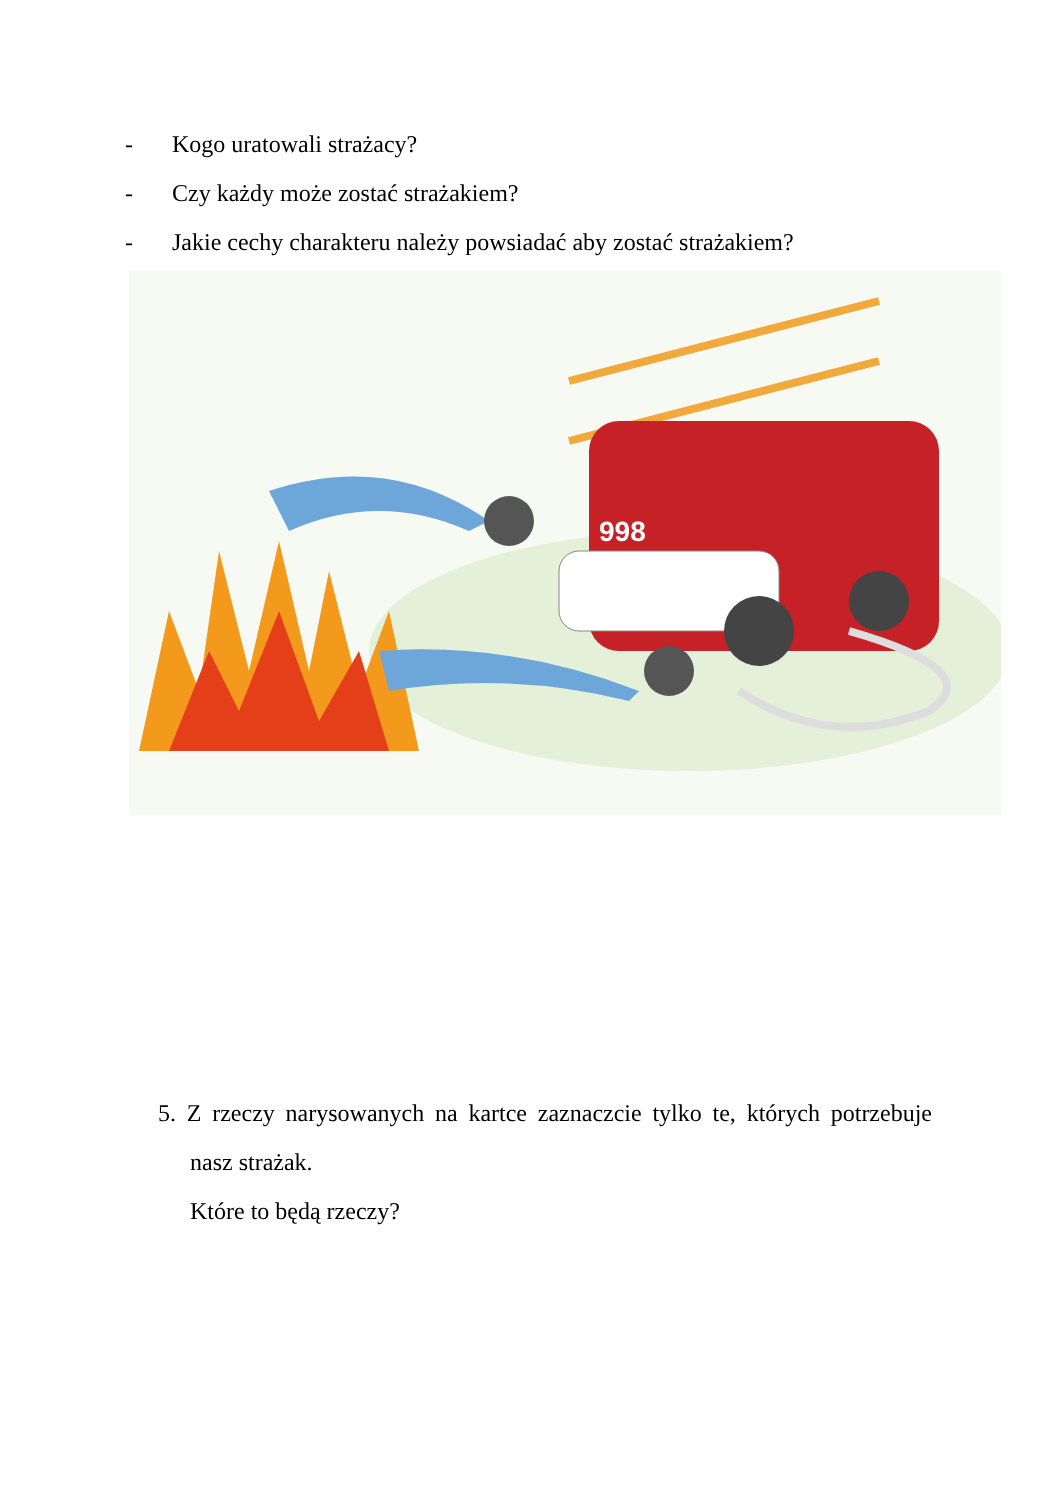- Kogo uratowali strażacy?
- Czy każdy może zostać strażakiem?
- Jakie cechy charakteru należy powsiadać aby zostać strażakiem?
998
5. Z rzeczy narysowanych na kartce zaznaczcie tylko te, których potrzebuje nasz strażak.
Które to będą rzeczy?